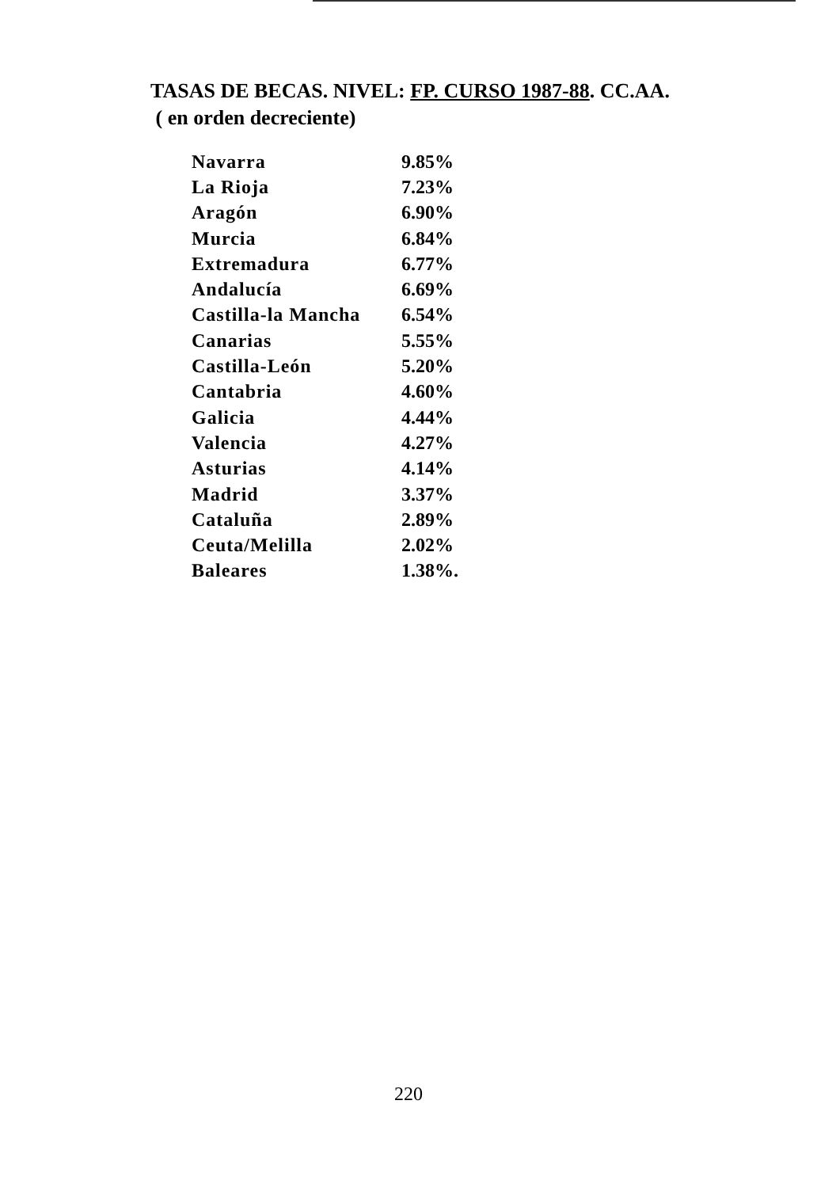TASAS DE BECAS. NIVEL: FP. CURSO 1987-88. CC.AA.
( en orden decreciente)
| Navarra | 9.85% |
| La Rioja | 7.23% |
| Aragón | 6.90% |
| Murcia | 6.84% |
| Extremadura | 6.77% |
| Andalucía | 6.69% |
| Castilla-la Mancha | 6.54% |
| Canarias | 5.55% |
| Castilla-León | 5.20% |
| Cantabria | 4.60% |
| Galicia | 4.44% |
| Valencia | 4.27% |
| Asturias | 4.14% |
| Madrid | 3.37% |
| Cataluña | 2.89% |
| Ceuta/Melilla | 2.02% |
| Baleares | 1.38%. |
220